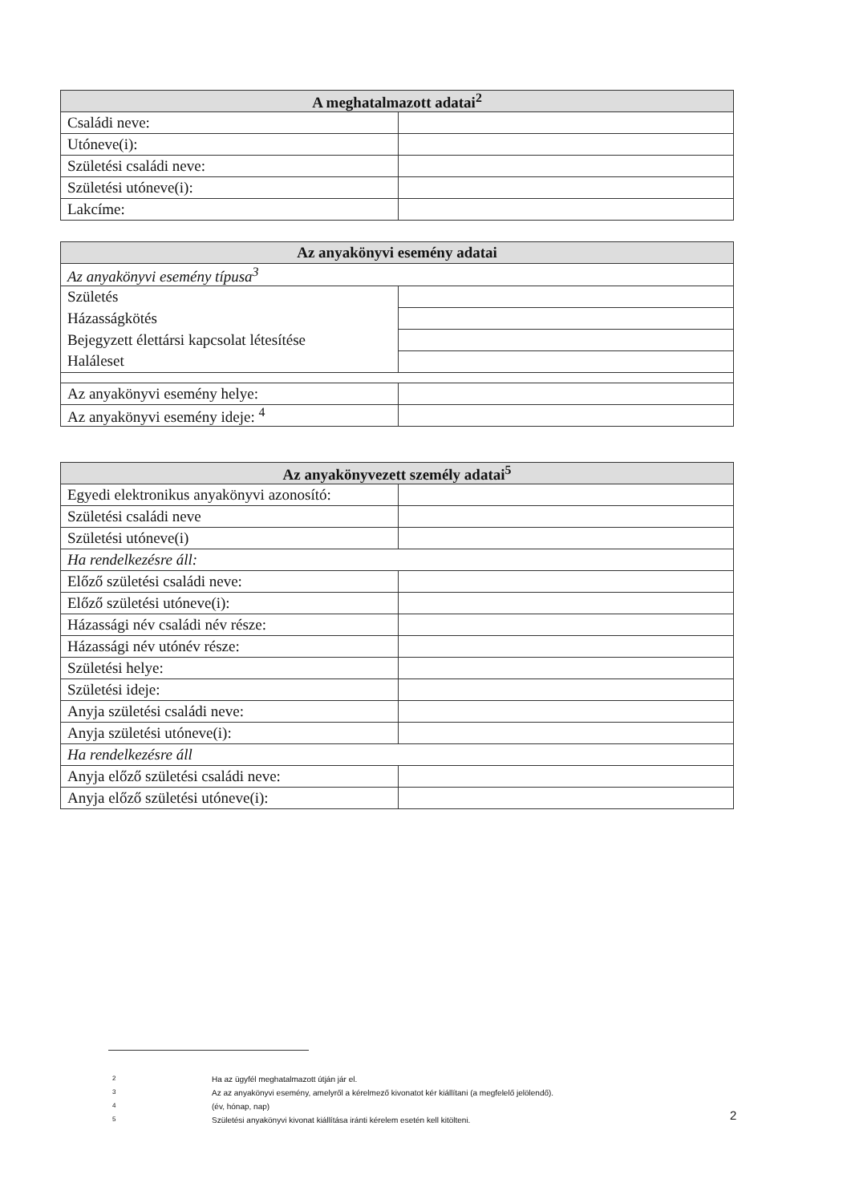| A meghatalmazott adatai<sup>2</sup> | |
| --- | --- |
| Családi neve: | |
| Utóneve(i): | |
| Születési családi neve: | |
| Születési utóneve(i): | |
| Lakcíme: | |
| Az anyakönyvi esemény adatai | |
| --- | --- |
| Az anyakönyvi esemény típusa<sup>3</sup> | |
| Születés | |
| Házasságkötés | |
| Bejegyzett élettársi kapcsolat létesítése | |
| Haláleset | |
| Az anyakönyvi esemény helye: | |
| Az anyakönyvi esemény ideje: <sup>4</sup> | |
| Az anyakönyvezett személy adatai<sup>5</sup> | |
| --- | --- |
| Egyedi elektronikus anyakönyvi azonosító: | |
| Születési családi neve | |
| Születési utóneve(i) | |
| Ha rendelkezésre áll: | |
| Előző születési családi neve: | |
| Előző születési utóneve(i): | |
| Házassági név családi név része: | |
| Házassági név utónév része: | |
| Születési helye: | |
| Születési ideje: | |
| Anyja születési családi neve: | |
| Anyja születési utóneve(i): | |
| Ha rendelkezésre áll | |
| Anyja előző születési családi neve: | |
| Anyja előző születési utóneve(i): | |
2 Ha az ügyfél meghatalmazott útján jár el.
3 Az az anyakönyvi esemény, amelyről a kérelmező kivonatot kér kiállítani (a megfelelő jelölendő).
4 (év, hónap, nap)
5 Születési anyakönyvi kivonat kiállítása iránti kérelem esetén kell kitölteni.
2